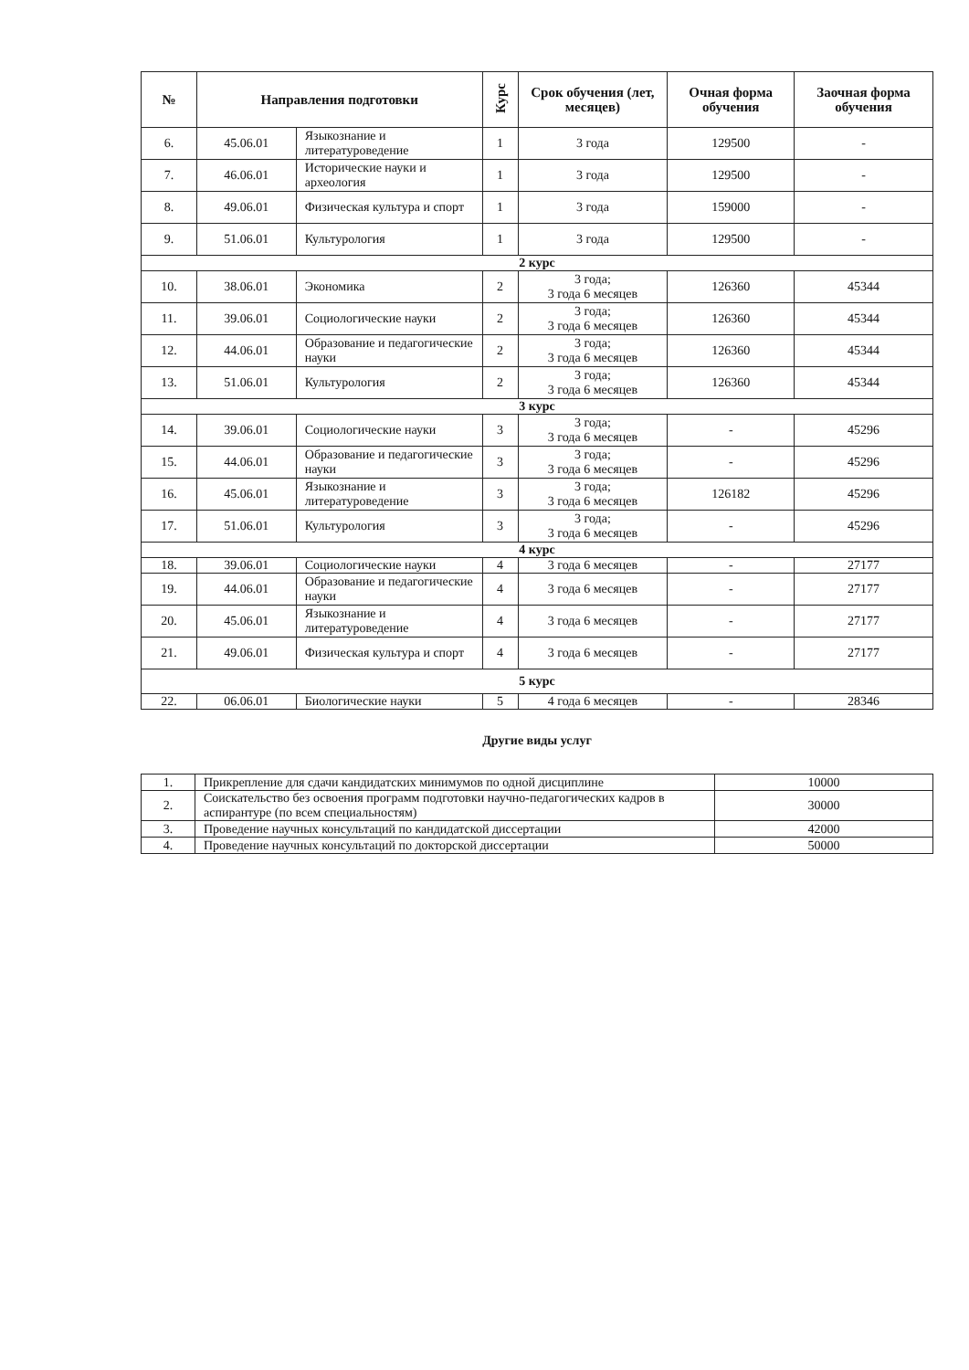| № | Направления подготовки | | Курс | Срок обучения (лет, месяцев) | Очная форма обучения | Заочная форма обучения |
| --- | --- | --- | --- | --- | --- | --- |
| 6. | 45.06.01 | Языкознание и литературоведение | 1 | 3 года | 129500 | - |
| 7. | 46.06.01 | Исторические науки и археология | 1 | 3 года | 129500 | - |
| 8. | 49.06.01 | Физическая культура и спорт | 1 | 3 года | 159000 | - |
| 9. | 51.06.01 | Культурология | 1 | 3 года | 129500 | - |
| 2 курс | | | | | | |
| 10. | 38.06.01 | Экономика | 2 | 3 года; 3 года 6 месяцев | 126360 | 45344 |
| 11. | 39.06.01 | Социологические науки | 2 | 3 года; 3 года 6 месяцев | 126360 | 45344 |
| 12. | 44.06.01 | Образование и педагогические науки | 2 | 3 года; 3 года 6 месяцев | 126360 | 45344 |
| 13. | 51.06.01 | Культурология | 2 | 3 года; 3 года 6 месяцев | 126360 | 45344 |
| 3 курс | | | | | | |
| 14. | 39.06.01 | Социологические науки | 3 | 3 года; 3 года 6 месяцев | - | 45296 |
| 15. | 44.06.01 | Образование и педагогические науки | 3 | 3 года; 3 года 6 месяцев | - | 45296 |
| 16. | 45.06.01 | Языкознание и литературоведение | 3 | 3 года; 3 года 6 месяцев | 126182 | 45296 |
| 17. | 51.06.01 | Культурология | 3 | 3 года; 3 года 6 месяцев | - | 45296 |
| 4 курс | | | | | | |
| 18. | 39.06.01 | Социологические науки | 4 | 3 года 6 месяцев | - | 27177 |
| 19. | 44.06.01 | Образование и педагогические науки | 4 | 3 года 6 месяцев | - | 27177 |
| 20. | 45.06.01 | Языкознание и литературоведение | 4 | 3 года 6 месяцев | - | 27177 |
| 21. | 49.06.01 | Физическая культура и спорт | 4 | 3 года 6 месяцев | - | 27177 |
| 5 курс | | | | | | |
| 22. | 06.06.01 | Биологические науки | 5 | 4 года 6 месяцев | - | 28346 |
Другие виды услуг
| 1. | Прикрепление для сдачи кандидатских минимумов по одной дисциплине | 10000 |
| 2. | Соискательство без освоения программ подготовки научно-педагогических кадров в аспирантуре (по всем специальностям) | 30000 |
| 3. | Проведение научных консультаций по кандидатской диссертации | 42000 |
| 4. | Проведение научных консультаций по докторской диссертации | 50000 |